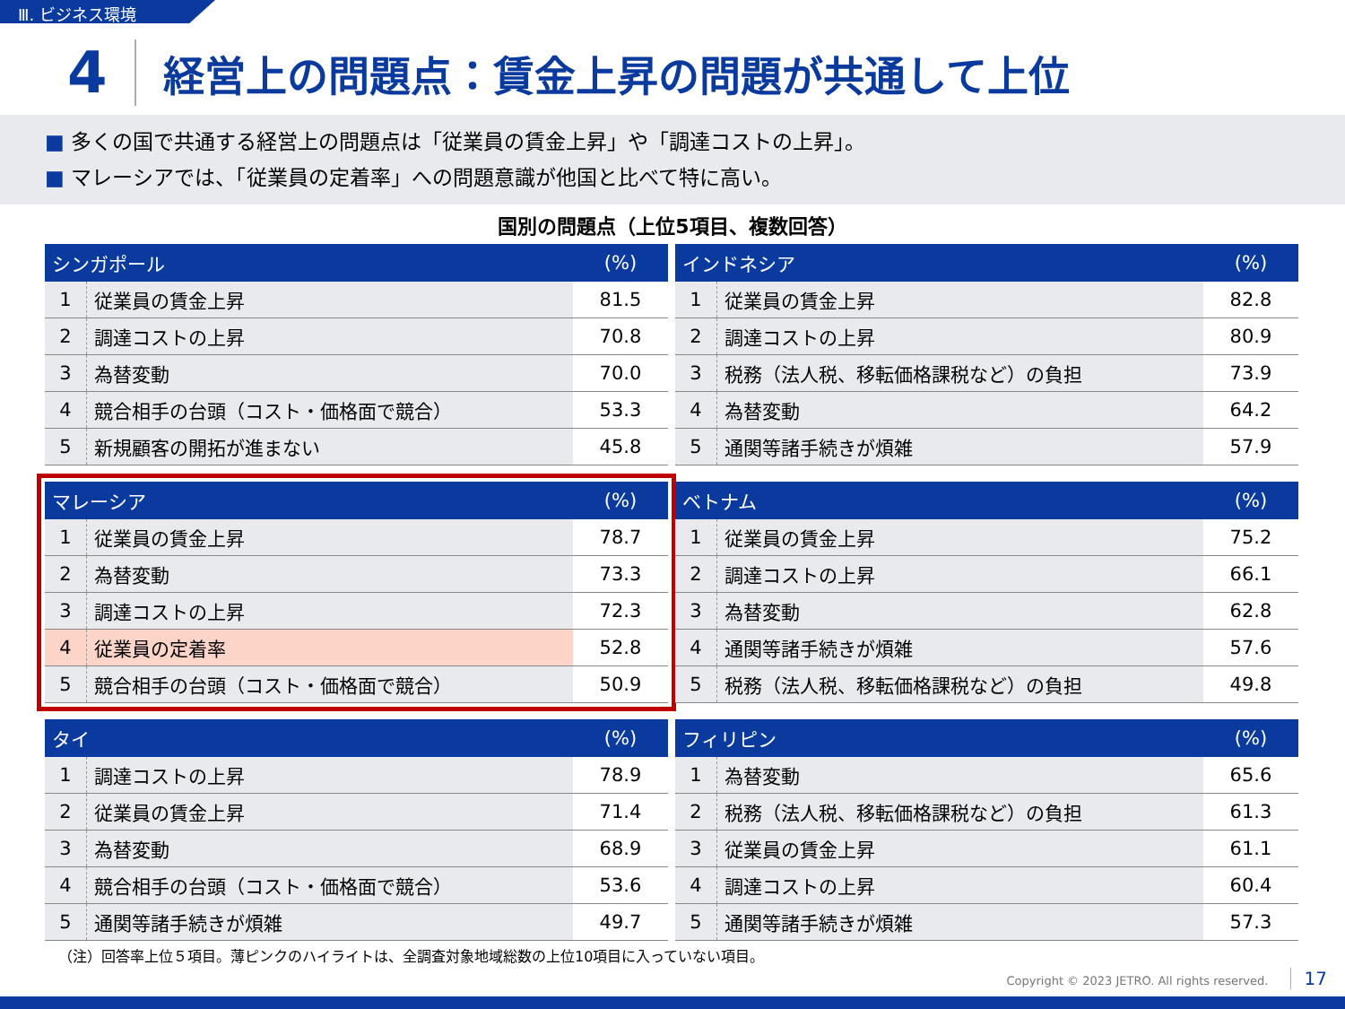Ⅲ. ビジネス環境
4 経営上の問題点：賃金上昇の問題が共通して上位
■ 多くの国で共通する経営上の問題点は「従業員の賃金上昇」や「調達コストの上昇」。
■ マレーシアでは、「従業員の定着率」への問題意識が他国と比べて特に高い。
国別の問題点（上位5項目、複数回答）
| シンガポール | | (%) |
| --- | --- | --- |
| 1 | 従業員の賃金上昇 | 81.5 |
| 2 | 調達コストの上昇 | 70.8 |
| 3 | 為替変動 | 70.0 |
| 4 | 競合相手の台頭（コスト・価格面で競合） | 53.3 |
| 5 | 新規顧客の開拓が進まない | 45.8 |
| インドネシア | | (%) |
| --- | --- | --- |
| 1 | 従業員の賃金上昇 | 82.8 |
| 2 | 調達コストの上昇 | 80.9 |
| 3 | 税務（法人税、移転価格課税など）の負担 | 73.9 |
| 4 | 為替変動 | 64.2 |
| 5 | 通関等諸手続きが煩雑 | 57.9 |
| マレーシア | | (%) |
| --- | --- | --- |
| 1 | 従業員の賃金上昇 | 78.7 |
| 2 | 為替変動 | 73.3 |
| 3 | 調達コストの上昇 | 72.3 |
| 4 | 従業員の定着率 | 52.8 |
| 5 | 競合相手の台頭（コスト・価格面で競合） | 50.9 |
| ベトナム | | (%) |
| --- | --- | --- |
| 1 | 従業員の賃金上昇 | 75.2 |
| 2 | 調達コストの上昇 | 66.1 |
| 3 | 為替変動 | 62.8 |
| 4 | 通関等諸手続きが煩雑 | 57.6 |
| 5 | 税務（法人税、移転価格課税など）の負担 | 49.8 |
| タイ | | (%) |
| --- | --- | --- |
| 1 | 調達コストの上昇 | 78.9 |
| 2 | 従業員の賃金上昇 | 71.4 |
| 3 | 為替変動 | 68.9 |
| 4 | 競合相手の台頭（コスト・価格面で競合） | 53.6 |
| 5 | 通関等諸手続きが煩雑 | 49.7 |
| フィリピン | | (%) |
| --- | --- | --- |
| 1 | 為替変動 | 65.6 |
| 2 | 税務（法人税、移転価格課税など）の負担 | 61.3 |
| 3 | 従業員の賃金上昇 | 61.1 |
| 4 | 調達コストの上昇 | 60.4 |
| 5 | 通関等諸手続きが煩雑 | 57.3 |
（注）回答率上位５項目。薄ピンクのハイライトは、全調査対象地域総数の上位10項目に入っていない項目。
Copyright © 2023 JETRO. All rights reserved. 17